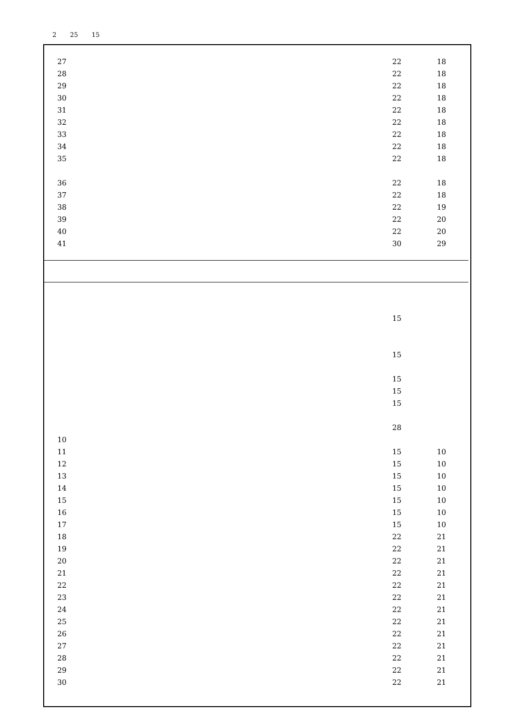2 25 15
| | 27 | 22 | 18 |
| | 28 | 22 | 18 |
| | 29 | 22 | 18 |
| | 30 | 22 | 18 |
| | 31 | 22 | 18 |
| | 32 | 22 | 18 |
| | 33 | 22 | 18 |
| | 34 | 22 | 18 |
| | 35 | 22 | 18 |
| | 36 | 22 | 18 |
| | 37 | 22 | 18 |
| | 38 | 22 | 19 |
| | 39 | 22 | 20 |
| | 40 | 22 | 20 |
| | 41 | 30 | 29 |
| | | 15 | |
| | | 15 | |
| | | 15 | |
| | | 15 | |
| | | 15 | |
| | | 28 | |
| | 10 | | |
| | 11 | 15 | 10 |
| | 12 | 15 | 10 |
| | 13 | 15 | 10 |
| | 14 | 15 | 10 |
| | 15 | 15 | 10 |
| | 16 | 15 | 10 |
| | 17 | 15 | 10 |
| | 18 | 22 | 21 |
| | 19 | 22 | 21 |
| | 20 | 22 | 21 |
| | 21 | 22 | 21 |
| | 22 | 22 | 21 |
| | 23 | 22 | 21 |
| | 24 | 22 | 21 |
| | 25 | 22 | 21 |
| | 26 | 22 | 21 |
| | 27 | 22 | 21 |
| | 28 | 22 | 21 |
| | 29 | 22 | 21 |
| | 30 | 22 | 21 |